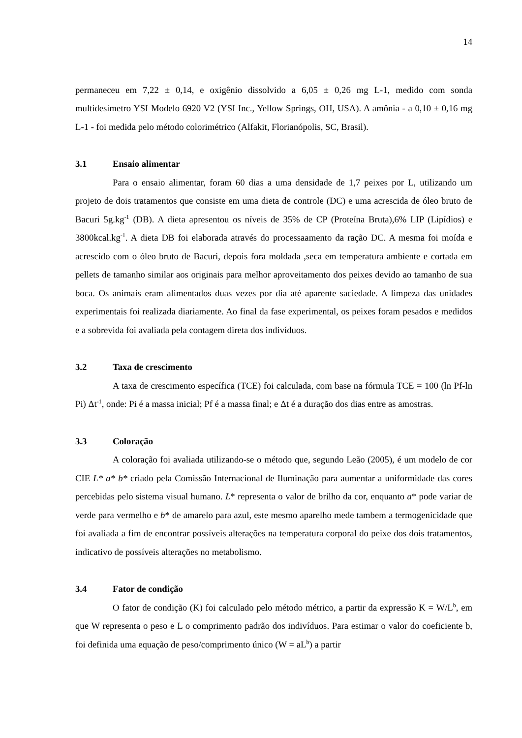14
permaneceu em 7,22 ± 0,14, e oxigênio dissolvido a 6,05 ± 0,26 mg L-1, medido com sonda multidesímetro YSI Modelo 6920 V2 (YSI Inc., Yellow Springs, OH, USA). A amônia - a 0,10 ± 0,16 mg L-1 - foi medida pelo método colorimétrico (Alfakit, Florianópolis, SC, Brasil).
3.1 Ensaio alimentar
Para o ensaio alimentar, foram 60 dias a uma densidade de 1,7 peixes por L, utilizando um projeto de dois tratamentos que consiste em uma dieta de controle (DC) e uma acrescida de óleo bruto de Bacuri 5g.kg<sup>-1</sup> (DB). A dieta apresentou os níveis de 35% de CP (Proteína Bruta),6% LIP (Lipídios) e 3800kcal.kg<sup>-1</sup>. A dieta DB foi elaborada através do processaamento da ração DC. A mesma foi moída e acrescido com o óleo bruto de Bacuri, depois fora moldada ,seca em temperatura ambiente e cortada em pellets de tamanho similar aos originais para melhor aproveitamento dos peixes devido ao tamanho de sua boca. Os animais eram alimentados duas vezes por dia até aparente saciedade. A limpeza das unidades experimentais foi realizada diariamente. Ao final da fase experimental, os peixes foram pesados e medidos e a sobrevida foi avaliada pela contagem direta dos indivíduos.
3.2 Taxa de crescimento
A taxa de crescimento específica (TCE) foi calculada, com base na fórmula TCE = 100 (ln Pf-ln Pi) Δt<sup>-1</sup>, onde: Pi é a massa inicial; Pf é a massa final; e Δt é a duração dos dias entre as amostras.
3.3 Coloração
A coloração foi avaliada utilizando-se o método que, segundo Leão (2005), é um modelo de cor CIE L* a* b* criado pela Comissão Internacional de Iluminação para aumentar a uniformidade das cores percebidas pelo sistema visual humano. L* representa o valor de brilho da cor, enquanto a* pode variar de verde para vermelho e b* de amarelo para azul, este mesmo aparelho mede tambem a termogenicidade que foi avaliada a fim de encontrar possíveis alterações na temperatura corporal do peixe dos dois tratamentos, indicativo de possíveis alterações no metabolismo.
3.4 Fator de condição
O fator de condição (K) foi calculado pelo método métrico, a partir da expressão K = W/L<sup>b</sup>, em que W representa o peso e L o comprimento padrão dos indivíduos. Para estimar o valor do coeficiente b, foi definida uma equação de peso/comprimento único (W = aL<sup>b</sup>) a partir